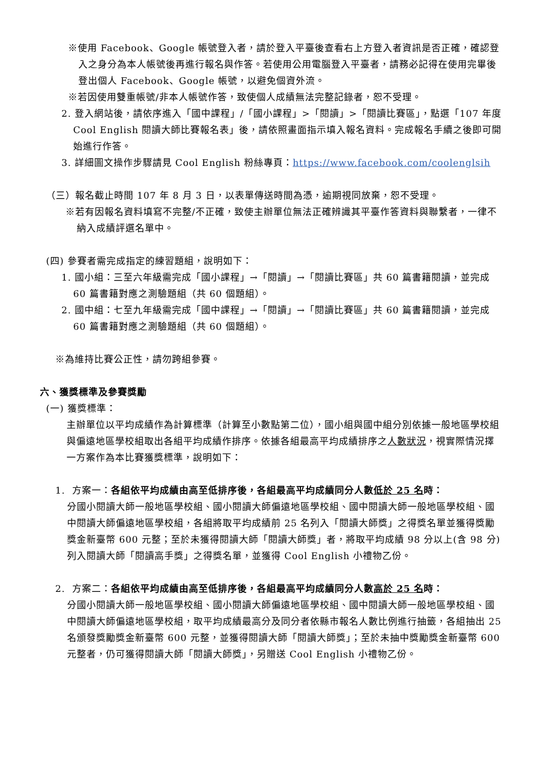※使用 Facebook、Google 帳號登入者，請於登入平臺後查看右上方登入者資訊是否正確，確認登入之身分為本人帳號後再進行報名與作答。若使用公用電腦登入平臺者，請務必記得在使用完畢後登出個人 Facebook、Google 帳號，以避免個資外流。
※若因使用雙重帳號/非本人帳號作答，致使個人成績無法完整記錄者，恕不受理。
2. 登入網站後，請依序進入「國中課程」/「國小課程」>「閱讀」>「閱讀比賽區」，點選「107 年度 Cool English 閱讀大師比賽報名表」後，請依照畫面指示填入報名資料。完成報名手續之後即可開始進行作答。
3. 詳細圖文操作步驟請見 Cool English 粉絲專頁：https://www.facebook.com/coolenglsih
（三）報名截止時間 107 年 8 月 3 日，以表單傳送時間為憑，逾期視同放棄，恕不受理。
※若有因報名資料填寫不完整/不正確，致使主辦單位無法正確辨識其平臺作答資料與聯繫者，一律不納入成績評選名單中。
(四) 參賽者需完成指定的練習題組，說明如下：
1. 國小組：三至六年級需完成「國小課程」→「閱讀」→「閱讀比賽區」共 60 篇書籍閱讀，並完成 60 篇書籍對應之測驗題組（共 60 個題組）。
2. 國中組：七至九年級需完成「國中課程」→「閱讀」→「閱讀比賽區」共 60 篇書籍閱讀，並完成 60 篇書籍對應之測驗題組（共 60 個題組）。
※為維持比賽公正性，請勿跨組參賽。
六、獲獎標準及參賽獎勵
(一) 獲獎標準：
主辦單位以平均成績作為計算標準（計算至小數點第二位），國小組與國中組分別依據一般地區學校組與偏遠地區學校組取出各組平均成績作排序。依據各組最高平均成績排序之人數狀況，視實際情況擇一方案作為本比賽獲獎標準，說明如下：
1. 方案一：各組依平均成績由高至低排序後，各組最高平均成績同分人數低於 25 名時：
分國小閱讀大師一般地區學校組、國小閱讀大師偏遠地區學校組、國中閱讀大師一般地區學校組、國中閱讀大師偏遠地區學校組，各組將取平均成績前 25 名列入「閱讀大師獎」之得獎名單並獲得獎勵獎金新臺幣 600 元整；至於未獲得閱讀大師「閱讀大師獎」者，將取平均成績 98 分以上(含 98 分)列入閱讀大師「閱讀高手獎」之得獎名單，並獲得 Cool English 小禮物乙份。
2. 方案二：各組依平均成績由高至低排序後，各組最高平均成績同分人數高於 25 名時：
分國小閱讀大師一般地區學校組、國小閱讀大師偏遠地區學校組、國中閱讀大師一般地區學校組、國中閱讀大師偏遠地區學校組，取平均成績最高分及同分者依縣市報名人數比例進行抽籤，各組抽出 25 名頒發獎勵獎金新臺幣 600 元整，並獲得閱讀大師「閱讀大師獎」；至於未抽中獎勵獎金新臺幣 600 元整者，仍可獲得閱讀大師「閱讀大師獎」，另贈送 Cool English 小禮物乙份。